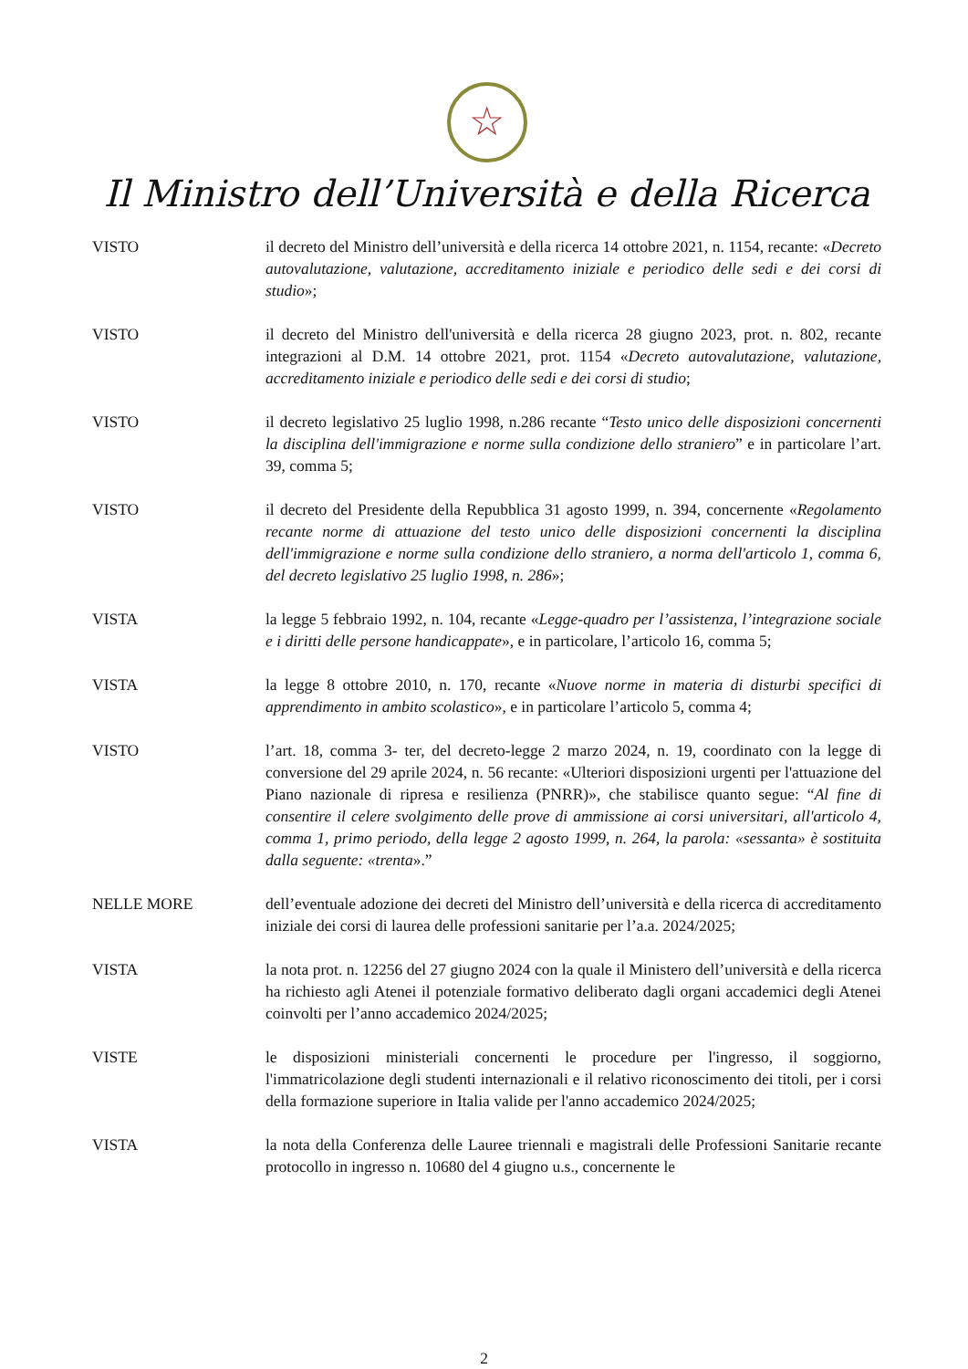☆
Il Ministro dell’Università e della Ricerca
VISTO il decreto del Ministro dell’università e della ricerca 14 ottobre 2021, n. 1154, recante: «Decreto autovalutazione, valutazione, accreditamento iniziale e periodico delle sedi e dei corsi di studio»;
VISTO il decreto del Ministro dell'università e della ricerca 28 giugno 2023, prot. n. 802, recante integrazioni al D.M. 14 ottobre 2021, prot. 1154 «Decreto autovalutazione, valutazione, accreditamento iniziale e periodico delle sedi e dei corsi di studio;
VISTO il decreto legislativo 25 luglio 1998, n.286 recante “Testo unico delle disposizioni concernenti la disciplina dell'immigrazione e norme sulla condizione dello straniero” e in particolare l’art. 39, comma 5;
VISTO il decreto del Presidente della Repubblica 31 agosto 1999, n. 394, concernente «Regolamento recante norme di attuazione del testo unico delle disposizioni concernenti la disciplina dell'immigrazione e norme sulla condizione dello straniero, a norma dell'articolo 1, comma 6, del decreto legislativo 25 luglio 1998, n. 286»;
VISTA la legge 5 febbraio 1992, n. 104, recante «Legge-quadro per l’assistenza, l’integrazione sociale e i diritti delle persone handicappate», e in particolare, l’articolo 16, comma 5;
VISTA la legge 8 ottobre 2010, n. 170, recante «Nuove norme in materia di disturbi specifici di apprendimento in ambito scolastico», e in particolare l’articolo 5, comma 4;
VISTO l’art. 18, comma 3- ter, del decreto-legge 2 marzo 2024, n. 19, coordinato con la legge di conversione del 29 aprile 2024, n. 56 recante: «Ulteriori disposizioni urgenti per l'attuazione del Piano nazionale di ripresa e resilienza (PNRR)», che stabilisce quanto segue: “Al fine di consentire il celere svolgimento delle prove di ammissione ai corsi universitari, all'articolo 4, comma 1, primo periodo, della legge 2 agosto 1999, n. 264, la parola: «sessanta» è sostituita dalla seguente: «trenta».”
NELLE MORE dell’eventuale adozione dei decreti del Ministro dell’università e della ricerca di accreditamento iniziale dei corsi di laurea delle professioni sanitarie per l’a.a. 2024/2025;
VISTA la nota prot. n. 12256 del 27 giugno 2024 con la quale il Ministero dell’università e della ricerca ha richiesto agli Atenei il potenziale formativo deliberato dagli organi accademici degli Atenei coinvolti per l’anno accademico 2024/2025;
VISTE le disposizioni ministeriali concernenti le procedure per l'ingresso, il soggiorno, l'immatricolazione degli studenti internazionali e il relativo riconoscimento dei titoli, per i corsi della formazione superiore in Italia valide per l'anno accademico 2024/2025;
VISTA la nota della Conferenza delle Lauree triennali e magistrali delle Professioni Sanitarie recante protocollo in ingresso n. 10680 del 4 giugno u.s., concernente le
2